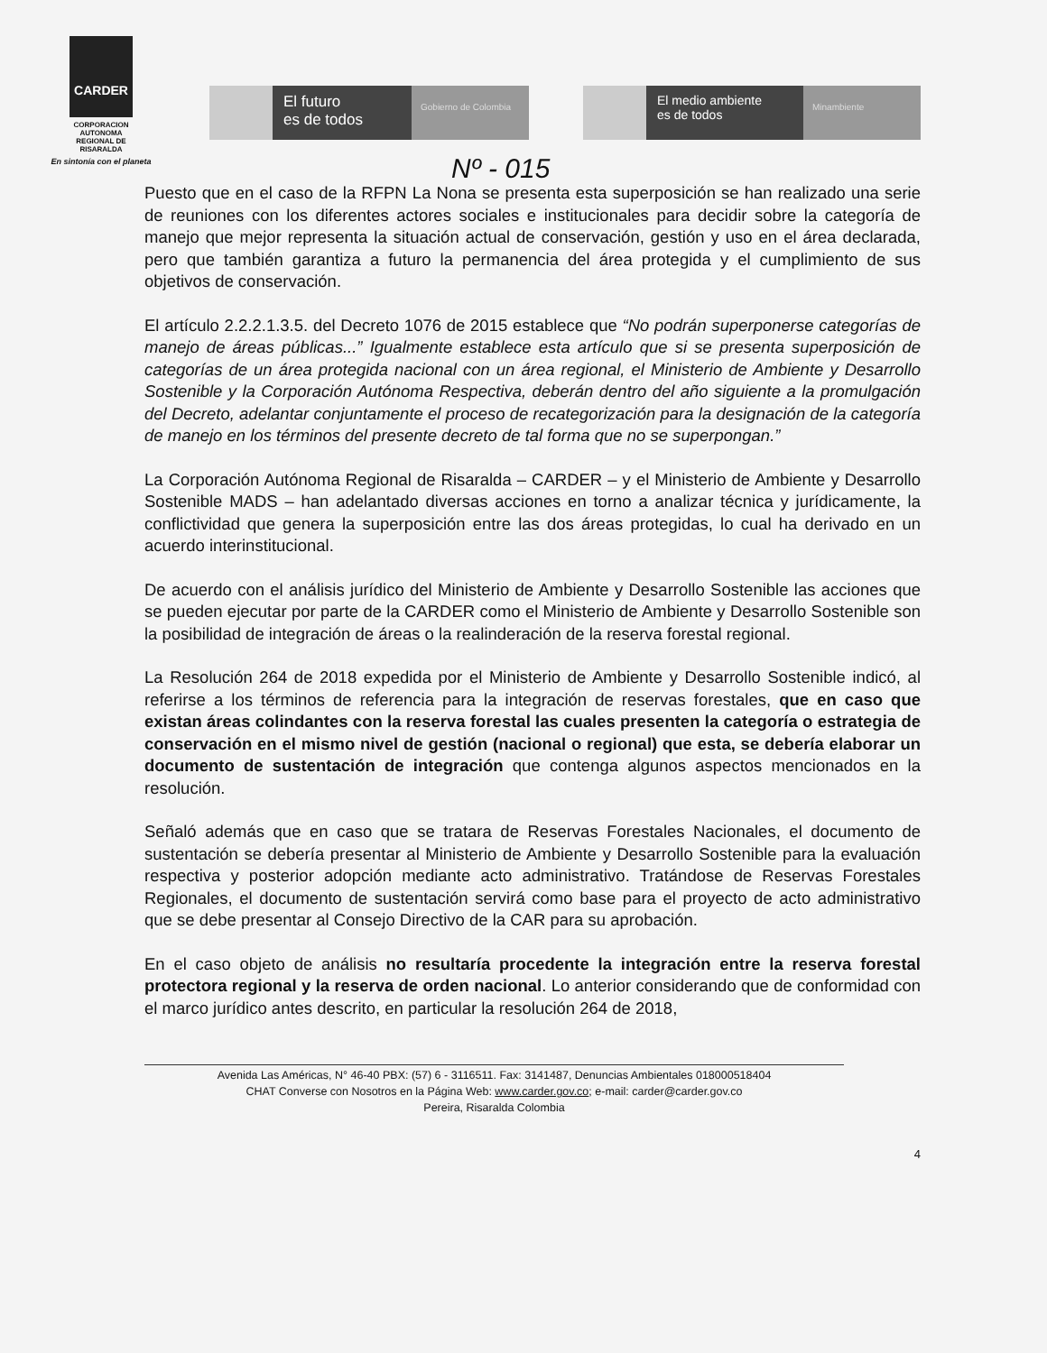CARDER
CORPORACION
AUTONOMA
REGIONAL DE
RISARALDA
En sintonía con el planeta
El futuro
es de todos
Gobierno de Colombia
El medio ambiente
es de todos
Minambiente
Nº - 015
Puesto que en el caso de la RFPN La Nona se presenta esta superposición se han realizado una serie de reuniones con los diferentes actores sociales e institucionales para decidir sobre la categoría de manejo que mejor representa la situación actual de conservación, gestión y uso en el área declarada, pero que también garantiza a futuro la permanencia del área protegida y el cumplimiento de sus objetivos de conservación.
El artículo 2.2.2.1.3.5. del Decreto 1076 de 2015 establece que “No podrán superponerse categorías de manejo de áreas públicas...” Igualmente establece esta artículo que si se presenta superposición de categorías de un área protegida nacional con un área regional, el Ministerio de Ambiente y Desarrollo Sostenible y la Corporación Autónoma Respectiva, deberán dentro del año siguiente a la promulgación del Decreto, adelantar conjuntamente el proceso de recategorización para la designación de la categoría de manejo en los términos del presente decreto de tal forma que no se superpongan.”
La Corporación Autónoma Regional de Risaralda – CARDER – y el Ministerio de Ambiente y Desarrollo Sostenible MADS – han adelantado diversas acciones en torno a analizar técnica y jurídicamente, la conflictividad que genera la superposición entre las dos áreas protegidas, lo cual ha derivado en un acuerdo interinstitucional.
De acuerdo con el análisis jurídico del Ministerio de Ambiente y Desarrollo Sostenible las acciones que se pueden ejecutar por parte de la CARDER como el Ministerio de Ambiente y Desarrollo Sostenible son la posibilidad de integración de áreas o la realinderación de la reserva forestal regional.
La Resolución 264 de 2018 expedida por el Ministerio de Ambiente y Desarrollo Sostenible indicó, al referirse a los términos de referencia para la integración de reservas forestales, que en caso que existan áreas colindantes con la reserva forestal las cuales presenten la categoría o estrategia de conservación en el mismo nivel de gestión (nacional o regional) que esta, se debería elaborar un documento de sustentación de integración que contenga algunos aspectos mencionados en la resolución.
Señaló además que en caso que se tratara de Reservas Forestales Nacionales, el documento de sustentación se debería presentar al Ministerio de Ambiente y Desarrollo Sostenible para la evaluación respectiva y posterior adopción mediante acto administrativo. Tratándose de Reservas Forestales Regionales, el documento de sustentación servirá como base para el proyecto de acto administrativo que se debe presentar al Consejo Directivo de la CAR para su aprobación.
En el caso objeto de análisis no resultaría procedente la integración entre la reserva forestal protectora regional y la reserva de orden nacional. Lo anterior considerando que de conformidad con el marco jurídico antes descrito, en particular la resolución 264 de 2018,
Avenida Las Américas, N° 46-40 PBX: (57) 6 - 3116511. Fax: 3141487, Denuncias Ambientales 018000518404
CHAT Converse con Nosotros en la Página Web: www.carder.gov.co; e-mail: carder@carder.gov.co
Pereira, Risaralda Colombia
4